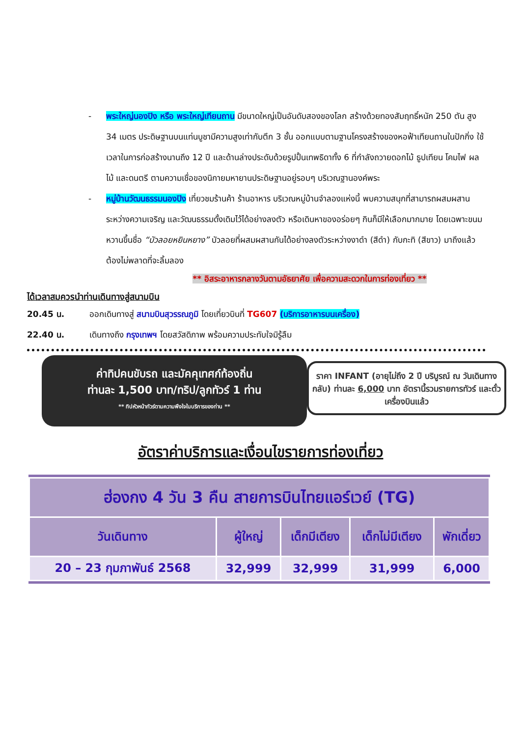- พระใหญ่นองปิง หรือ พระใหญ่เทียนถาน มีขนาดใหญ่เป็นอันดับสองของโลก สร้างด้วยทองสัมฤทธิ์หนัก 250 ตัน สูง 34 เมตร ประดิษฐานบนแท่นบูชามีความสูงเท่ากับตึก 3 ชั้น ออกแบบตามฐานโครงสร้างของหอฟ้าเทียนถานในปักกิ่ง ใช้เวลาในการก่อสร้างนานถึง 12 ปี และด้านล่างประดับด้วยรูปปั้นเทพธิดาทั้ง 6 ที่กำลังถวายดอกไม้ ธูปเทียน โคมไฟ ผลไม้ และดนตรี ตามความเชื่อของนิกายมหายานประดิษฐานอยู่รอบๆ บริเวณฐานองค์พระ
- หมู่บ้านวัฒนธรรมนองปิง เที่ยวชมร้านค้า ร้านอาหาร บริเวณหมู่บ้านจำลองแห่งนี้ พบความสนุกที่สามารถผสมผสานระหว่างความเจริญ และวัฒนธรรมดั้งเดิมไว้ได้อย่างลงตัว หรือเดินหาของอร่อยๆ กินก็มีให้เลือกมากมาย โดยเฉพาะขนมหวานขึ้นชื่อ “บัวลอยหยินหยาง” บัวลอยที่ผสมผสานกันได้อย่างลงตัวระหว่างงาดำ (สีดำ) กับกะทิ (สีขาว) มาถึงแล้วต้องไม่พลาดที่จะลิ้มลอง
** อิสระอาหารกลางวันตามอัธยาศัย เพื่อความสะดวกในการท่องเที่ยว **
ได้เวลาสมควรนำท่านเดินทางสู่สนามบิน
20.45 น. ออกเดินทางสู่ สนามบินสุวรรณภูมิ โดยเที่ยวบินที่ TG607 (บริการอาหารบนเครื่อง)
22.40 น. เดินทางถึง กรุงเทพฯ โดยสวัสดิภาพ พร้อมความประทับใจมิรู้ลืม
ค่าทิปคนขับรถ และมัคคุเทศก์ท้องถิ่น
ท่านละ 1,500 บาท/ทริป/ลูกทัวร์ 1 ท่าน
** ทิปหัวหน้าทัวร์ตามความพึงใจในบริการของท่าน **
ราคา INFANT (อายุไม่ถึง 2 ปี บริบูรณ์ ณ วันเดินทางกลับ) ท่านละ 6,000 บาท อัตรานี้รวมรายการทัวร์ และตั๋วเครื่องบินแล้ว
อัตราค่าบริการและเงื่อนไขรายการท่องเที่ยว
| ฮ่องกง 4 วัน 3 คืน สายการบินไทยแอร์เวย์ (TG) | | | | |
| --- | --- | --- | --- | --- |
| วันเดินทาง | ผู้ใหญ่ | เด็กมีเตียง | เด็กไม่มีเตียง | พักเดี่ยว |
| 20 – 23 กุมภาพันธ์ 2568 | 32,999 | 32,999 | 31,999 | 6,000 |